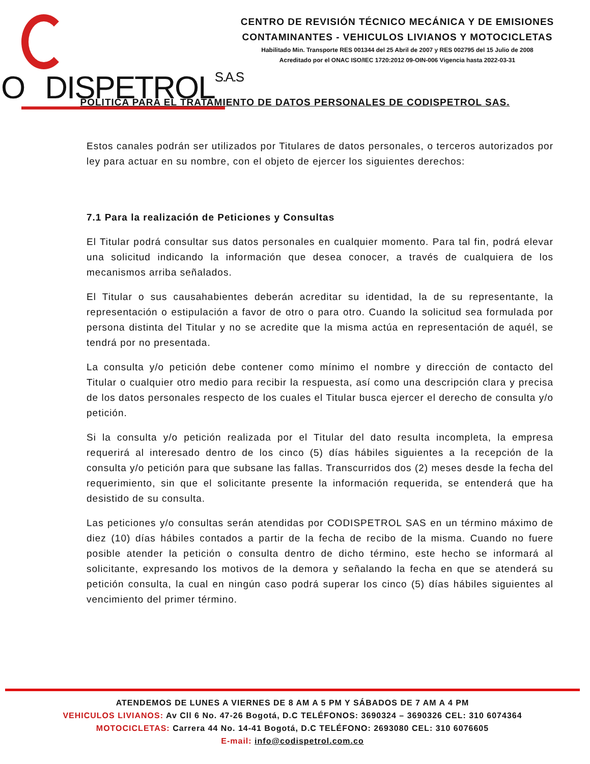ODISPETROLS.A.S
CENTRO DE REVISIÓN TÉCNICO MECÁNICA Y DE EMISIONES
CONTAMINANTES - VEHICULOS LIVIANOS Y MOTOCICLETAS
Habilitado Min. Transporte RES 001344 del 25 Abril de 2007 y RES 002795 del 15 Julio de 2008
Acreditado por el ONAC ISO/IEC 1720:2012 09-OIN-006 Vigencia hasta 2022-03-31
POLITICA PARA EL TRATAMIENTO DE DATOS PERSONALES DE CODISPETROL SAS.
Estos canales podrán ser utilizados por Titulares de datos personales, o terceros autorizados por ley para actuar en su nombre, con el objeto de ejercer los siguientes derechos:
7.1 Para la realización de Peticiones y Consultas
El Titular podrá consultar sus datos personales en cualquier momento. Para tal fin, podrá elevar una solicitud indicando la información que desea conocer, a través de cualquiera de los mecanismos arriba señalados.
El Titular o sus causahabientes deberán acreditar su identidad, la de su representante, la representación o estipulación a favor de otro o para otro. Cuando la solicitud sea formulada por persona distinta del Titular y no se acredite que la misma actúa en representación de aquél, se tendrá por no presentada.
La consulta y/o petición debe contener como mínimo el nombre y dirección de contacto del Titular o cualquier otro medio para recibir la respuesta, así como una descripción clara y precisa de los datos personales respecto de los cuales el Titular busca ejercer el derecho de consulta y/o petición.
Si la consulta y/o petición realizada por el Titular del dato resulta incompleta, la empresa requerirá al interesado dentro de los cinco (5) días hábiles siguientes a la recepción de la consulta y/o petición para que subsane las fallas. Transcurridos dos (2) meses desde la fecha del requerimiento, sin que el solicitante presente la información requerida, se entenderá que ha desistido de su consulta.
Las peticiones y/o consultas serán atendidas por CODISPETROL SAS en un término máximo de diez (10) días hábiles contados a partir de la fecha de recibo de la misma. Cuando no fuere posible atender la petición o consulta dentro de dicho término, este hecho se informará al solicitante, expresando los motivos de la demora y señalando la fecha en que se atenderá su petición consulta, la cual en ningún caso podrá superar los cinco (5) días hábiles siguientes al vencimiento del primer término.
ATENDEMOS DE LUNES A VIERNES DE 8 AM A 5 PM Y SÁBADOS DE 7 AM A 4 PM
VEHICULOS LIVIANOS: Av Cll 6 No. 47-26 Bogotá, D.C TELÉFONOS: 3690324 – 3690326 CEL: 310 6074364
MOTOCICLETAS: Carrera 44 No. 14-41 Bogotá, D.C TELÉFONO: 2693080 CEL: 310 6076605
E-mail: info@codispetrol.com.co